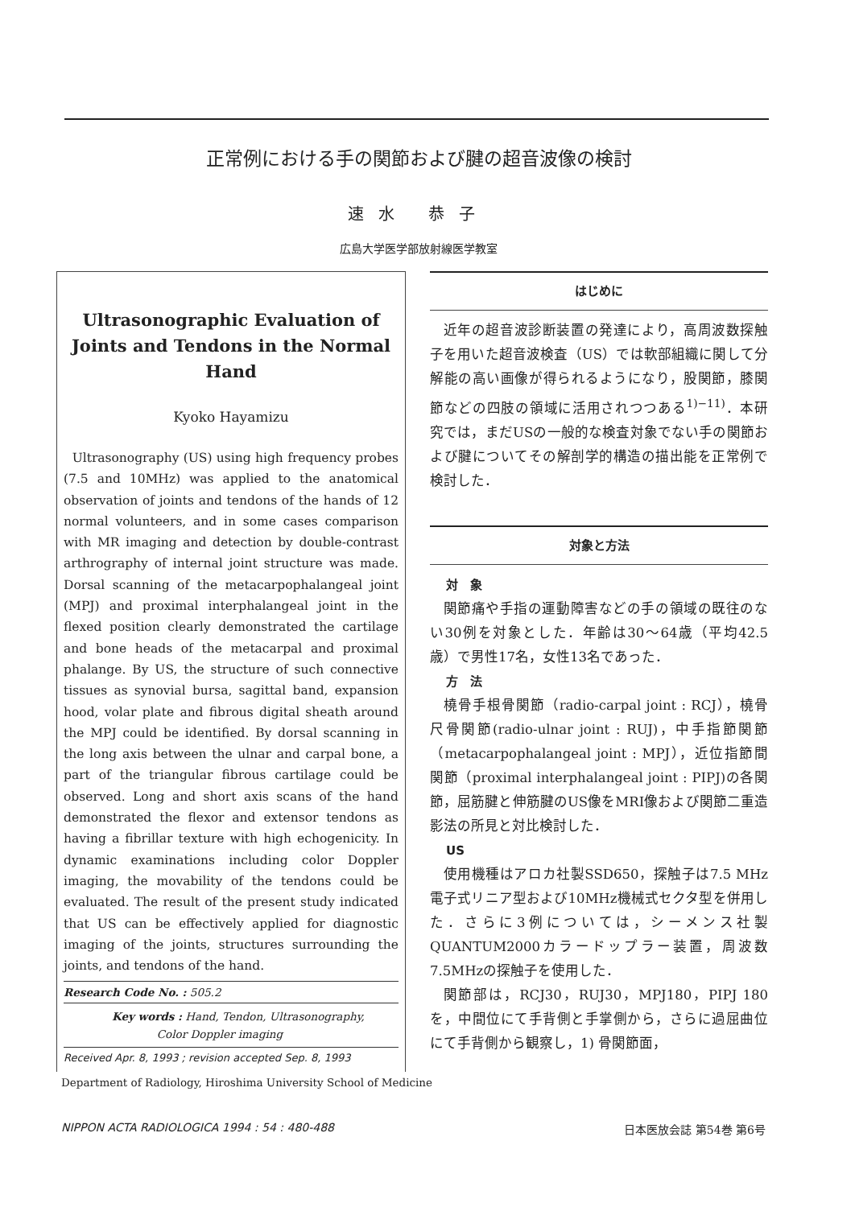正常例における手の関節および腱の超音波像の検討
速水 恭子
広島大学医学部放射線医学教室
Ultrasonographic Evaluation of Joints and Tendons in the Normal Hand
Kyoko Hayamizu
Ultrasonography (US) using high frequency probes (7.5 and 10MHz) was applied to the anatomical observation of joints and tendons of the hands of 12 normal volunteers, and in some cases comparison with MR imaging and detection by double-contrast arthrography of internal joint structure was made. Dorsal scanning of the metacarpophalangeal joint (MPJ) and proximal interphalangeal joint in the flexed position clearly demonstrated the cartilage and bone heads of the metacarpal and proximal phalange. By US, the structure of such connective tissues as synovial bursa, sagittal band, expansion hood, volar plate and fibrous digital sheath around the MPJ could be identified. By dorsal scanning in the long axis between the ulnar and carpal bone, a part of the triangular fibrous cartilage could be observed. Long and short axis scans of the hand demonstrated the flexor and extensor tendons as having a fibrillar texture with high echogenicity. In dynamic examinations including color Doppler imaging, the movability of the tendons could be evaluated. The result of the present study indicated that US can be effectively applied for diagnostic imaging of the joints, structures surrounding the joints, and tendons of the hand.
Research Code No. : 505.2
Key words : Hand, Tendon, Ultrasonography,
Color Doppler imaging
Received Apr. 8, 1993 ; revision accepted Sep. 8, 1993
Department of Radiology, Hiroshima University School of Medicine
はじめに
近年の超音波診断装置の発達により，高周波数探触子を用いた超音波検査（US）では軟部組織に関して分解能の高い画像が得られるようになり，股関節，膝関節などの四肢の領域に活用されつつある<sup>1)−11)</sup>．本研究では，まだUSの一般的な検査対象でない手の関節および腱についてその解剖学的構造の描出能を正常例で検討した．
対象と方法
対　象
関節痛や手指の運動障害などの手の領域の既往のない30例を対象とした．年齢は30〜64歳（平均42.5歳）で男性17名，女性13名であった．
方　法
橈骨手根骨関節（radio-carpal joint : RCJ），橈骨尺骨関節(radio-ulnar joint : RUJ)，中手指節関節（metacarpophalangeal joint : MPJ），近位指節間関節（proximal interphalangeal joint : PIPJ)の各関節，屈筋腱と伸筋腱のUS像をMRI像および関節二重造影法の所見と対比検討した．
US
使用機種はアロカ社製SSD650，探触子は7.5 MHz電子式リニア型および10MHz機械式セクタ型を併用した．さらに3例については，シーメンス社製QUANTUM2000カラードップラー装置，周波数7.5MHzの探触子を使用した．
関節部は，RCJ30，RUJ30，MPJ180，PIPJ 180を，中間位にて手背側と手掌側から，さらに過屈曲位にて手背側から観察し，1) 骨関節面，
NIPPON ACTA RADIOLOGICA 1994 : 54 : 480-488 日本医放会誌 第54巻 第6号